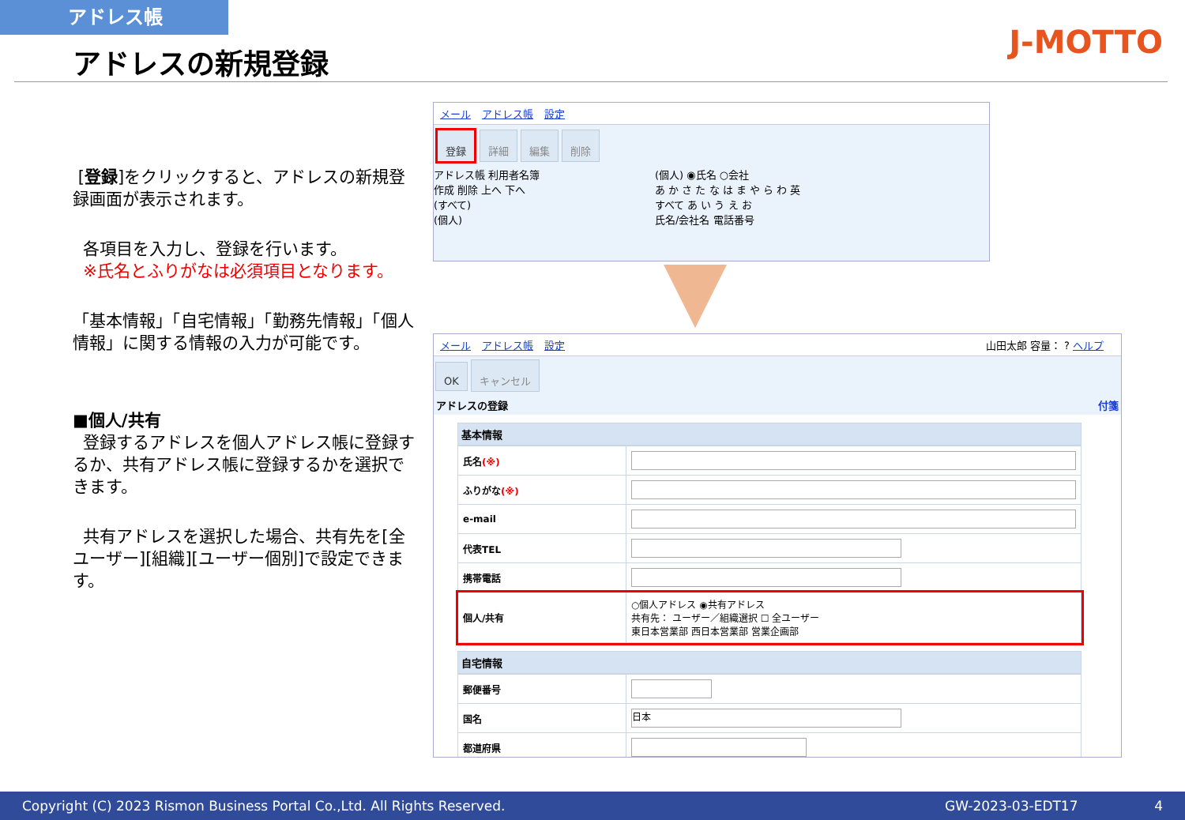アドレス帳
アドレスの新規登録 J-MOTTO
[登録]をクリックすると、アドレスの新規登録画面が表示されます。
各項目を入力し、登録を行います。
※氏名とふりがなは必須項目となります。
「基本情報」「自宅情報」「勤務先情報」「個人情報」に関する情報の入力が可能です。
■個人/共有
登録するアドレスを個人アドレス帳に登録するか、共有アドレス帳に登録するかを選択できます。
共有アドレスを選択した場合、共有先を[全ユーザー][組織][ユーザー個別]で設定できます。
メール アドレス帳 設定
登録 詳細 編集 削除
アドレス帳 利用者名簿
作成 削除 上へ 下へ
(すべて)
(個人)
(個人) ◉氏名 ○会社
あ か さ た な は ま や ら わ 英
すべて あ い う え お
氏名/会社名 電話番号
メール アドレス帳 設定 山田太郎 容量： ? ヘルプ
OK キャンセル
アドレスの登録 付箋
基本情報
| 氏名 (※) | |
| ふりがな (※) | |
| e-mail | |
| 代表TEL | |
| 携帯電話 | |
| 個人/共有 | ○個人アドレス ◉共有アドレス 共有先： ユーザー／組織選択 ☐ 全ユーザー 東日本営業部 西日本営業部 営業企画部 |
自宅情報
| 郵便番号 | |
| 国名 | 日本 |
| 都道府県 | |
Copyright (C) 2023 Rismon Business Portal Co.,Ltd. All Rights Reserved. GW-2023-03-EDT17 4